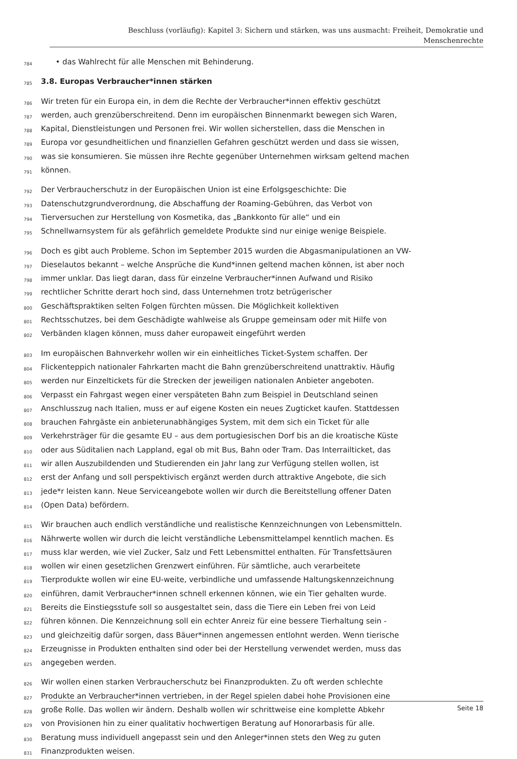Beschluss (vorläufig): Kapitel 3: Sichern und stärken, was uns ausmacht: Freiheit, Demokratie und
Menschenrechte
784 • das Wahlrecht für alle Menschen mit Behinderung.
785
3.8. Europas Verbraucher*innen stärken
786 Wir treten für ein Europa ein, in dem die Rechte der Verbraucher*innen effektiv geschützt
787 werden, auch grenzüberschreitend. Denn im europäischen Binnenmarkt bewegen sich Waren,
788 Kapital, Dienstleistungen und Personen frei. Wir wollen sicherstellen, dass die Menschen in
789 Europa vor gesundheitlichen und finanziellen Gefahren geschützt werden und dass sie wissen,
790 was sie konsumieren. Sie müssen ihre Rechte gegenüber Unternehmen wirksam geltend machen
791 können.
792 Der Verbraucherschutz in der Europäischen Union ist eine Erfolgsgeschichte: Die
793 Datenschutzgrundverordnung, die Abschaffung der Roaming-Gebühren, das Verbot von
794 Tierversuchen zur Herstellung von Kosmetika, das „Bankkonto für alle“ und ein
795 Schnellwarnsystem für als gefährlich gemeldete Produkte sind nur einige wenige Beispiele.
796 Doch es gibt auch Probleme. Schon im September 2015 wurden die Abgasmanipulationen an VW-
797 Dieselautos bekannt – welche Ansprüche die Kund*innen geltend machen können, ist aber noch
798 immer unklar. Das liegt daran, dass für einzelne Verbraucher*innen Aufwand und Risiko
799 rechtlicher Schritte derart hoch sind, dass Unternehmen trotz betrügerischer
800 Geschäftspraktiken selten Folgen fürchten müssen. Die Möglichkeit kollektiven
801 Rechtsschutzes, bei dem Geschädigte wahlweise als Gruppe gemeinsam oder mit Hilfe von
802 Verbänden klagen können, muss daher europaweit eingeführt werden
803 Im europäischen Bahnverkehr wollen wir ein einheitliches Ticket-System schaffen. Der
804 Flickenteppich nationaler Fahrkarten macht die Bahn grenzüberschreitend unattraktiv. Häufig
805 werden nur Einzeltickets für die Strecken der jeweiligen nationalen Anbieter angeboten.
806 Verpasst ein Fahrgast wegen einer verspäteten Bahn zum Beispiel in Deutschland seinen
807 Anschlusszug nach Italien, muss er auf eigene Kosten ein neues Zugticket kaufen. Stattdessen
808 brauchen Fahrgäste ein anbieterunabhängiges System, mit dem sich ein Ticket für alle
809 Verkehrsträger für die gesamte EU – aus dem portugiesischen Dorf bis an die kroatische Küste
810 oder aus Süditalien nach Lappland, egal ob mit Bus, Bahn oder Tram. Das Interrailticket, das
811 wir allen Auszubildenden und Studierenden ein Jahr lang zur Verfügung stellen wollen, ist
812 erst der Anfang und soll perspektivisch ergänzt werden durch attraktive Angebote, die sich
813 jede*r leisten kann. Neue Serviceangebote wollen wir durch die Bereitstellung offener Daten
814 (Open Data) befördern.
815 Wir brauchen auch endlich verständliche und realistische Kennzeichnungen von Lebensmitteln.
816 Nährwerte wollen wir durch die leicht verständliche Lebensmittelampel kenntlich machen. Es
817 muss klar werden, wie viel Zucker, Salz und Fett Lebensmittel enthalten. Für Transfettsäuren
818 wollen wir einen gesetzlichen Grenzwert einführen. Für sämtliche, auch verarbeitete
819 Tierprodukte wollen wir eine EU-weite, verbindliche und umfassende Haltungskennzeichnung
820 einführen, damit Verbraucher*innen schnell erkennen können, wie ein Tier gehalten wurde.
821 Bereits die Einstiegsstufe soll so ausgestaltet sein, dass die Tiere ein Leben frei von Leid
822 führen können. Die Kennzeichnung soll ein echter Anreiz für eine bessere Tierhaltung sein -
823 und gleichzeitig dafür sorgen, dass Bäuer*innen angemessen entlohnt werden. Wenn tierische
824 Erzeugnisse in Produkten enthalten sind oder bei der Herstellung verwendet werden, muss das
825 angegeben werden.
826 Wir wollen einen starken Verbraucherschutz bei Finanzprodukten. Zu oft werden schlechte
827 Produkte an Verbraucher*innen vertrieben, in der Regel spielen dabei hohe Provisionen eine
828 große Rolle. Das wollen wir ändern. Deshalb wollen wir schrittweise eine komplette Abkehr
829 von Provisionen hin zu einer qualitativ hochwertigen Beratung auf Honorarbasis für alle.
830 Beratung muss individuell angepasst sein und den Anleger*innen stets den Weg zu guten
831 Finanzprodukten weisen.
Seite 18